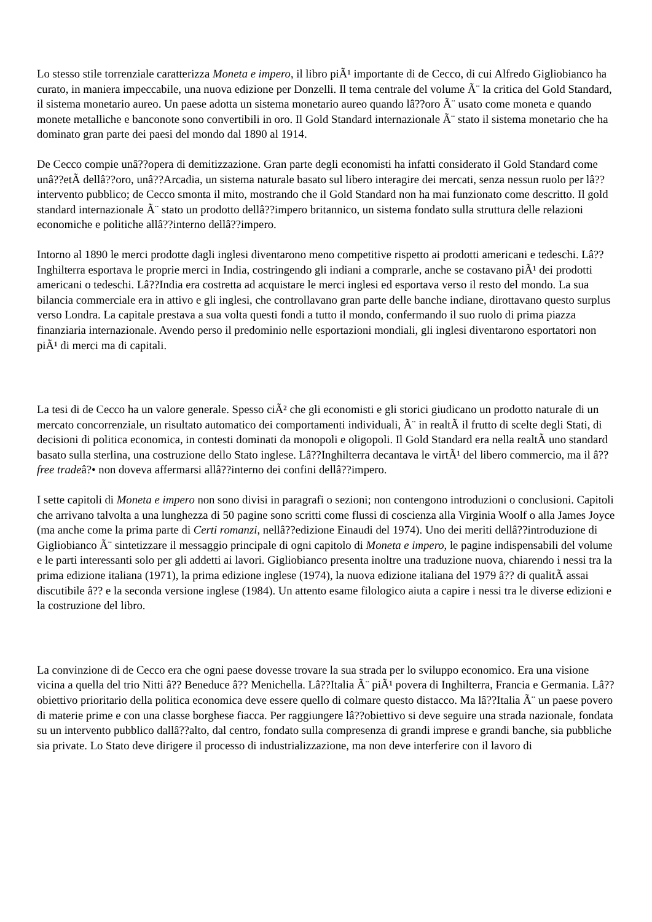Lo stesso stile torrenziale caratterizza Moneta e impero, il libro piÃ¹ importante di de Cecco, di cui Alfredo Gigliobianco ha curato, in maniera impeccabile, una nuova edizione per Donzelli. Il tema centrale del volume Ã¨ la critica del Gold Standard, il sistema monetario aureo. Un paese adotta un sistema monetario aureo quando lâ??oro Ã¨ usato come moneta e quando monete metalliche e banconote sono convertibili in oro. Il Gold Standard internazionale Ã¨ stato il sistema monetario che ha dominato gran parte dei paesi del mondo dal 1890 al 1914.
De Cecco compie unâ??opera di demitizzazione. Gran parte degli economisti ha infatti considerato il Gold Standard come unâ??etÃ dellâ??oro, unâ??Arcadia, un sistema naturale basato sul libero interagire dei mercati, senza nessun ruolo per lâ??intervento pubblico; de Cecco smonta il mito, mostrando che il Gold Standard non ha mai funzionato come descritto. Il gold standard internazionale Ã¨ stato un prodotto dellâ??impero britannico, un sistema fondato sulla struttura delle relazioni economiche e politiche allâ??interno dellâ??impero.
Intorno al 1890 le merci prodotte dagli inglesi diventarono meno competitive rispetto ai prodotti americani e tedeschi. Lâ??Inghilterra esportava le proprie merci in India, costringendo gli indiani a comprarle, anche se costavano piÃ¹ dei prodotti americani o tedeschi. Lâ??India era costretta ad acquistare le merci inglesi ed esportava verso il resto del mondo. La sua bilancia commerciale era in attivo e gli inglesi, che controllavano gran parte delle banche indiane, dirottavano questo surplus verso Londra. La capitale prestava a sua volta questi fondi a tutto il mondo, confermando il suo ruolo di prima piazza finanziaria internazionale. Avendo perso il predominio nelle esportazioni mondiali, gli inglesi diventarono esportatori non piÃ¹ di merci ma di capitali.
La tesi di de Cecco ha un valore generale. Spesso ciÃ² che gli economisti e gli storici giudicano un prodotto naturale di un mercato concorrenziale, un risultato automatico dei comportamenti individuali, Ã¨ in realtÃ il frutto di scelte degli Stati, di decisioni di politica economica, in contesti dominati da monopoli e oligopoli. Il Gold Standard era nella realtÃ uno standard basato sulla sterlina, una costruzione dello Stato inglese. Lâ??Inghilterra decantava le virtÃ¹ del libero commercio, ma il â??free tradeâ?• non doveva affermarsi allâ??interno dei confini dellâ??impero.
I sette capitoli di Moneta e impero non sono divisi in paragrafi o sezioni; non contengono introduzioni o conclusioni. Capitoli che arrivano talvolta a una lunghezza di 50 pagine sono scritti come flussi di coscienza alla Virginia Woolf o alla James Joyce (ma anche come la prima parte di Certi romanzi, nellâ??edizione Einaudi del 1974). Uno dei meriti dellâ??introduzione di Gigliobianco Ã¨ sintetizzare il messaggio principale di ogni capitolo di Moneta e impero, le pagine indispensabili del volume e le parti interessanti solo per gli addetti ai lavori. Gigliobianco presenta inoltre una traduzione nuova, chiarendo i nessi tra la prima edizione italiana (1971), la prima edizione inglese (1974), la nuova edizione italiana del 1979 â?? di qualitÃ assai discutibile â?? e la seconda versione inglese (1984). Un attento esame filologico aiuta a capire i nessi tra le diverse edizioni e la costruzione del libro.
La convinzione di de Cecco era che ogni paese dovesse trovare la sua strada per lo sviluppo economico. Era una visione vicina a quella del trio Nitti â?? Beneduce â?? Menichella. Lâ??Italia Ã¨ piÃ¹ povera di Inghilterra, Francia e Germania. Lâ??obiettivo prioritario della politica economica deve essere quello di colmare questo distacco. Ma lâ??Italia Ã¨ un paese povero di materie prime e con una classe borghese fiacca. Per raggiungere lâ??obiettivo si deve seguire una strada nazionale, fondata su un intervento pubblico dallâ??alto, dal centro, fondato sulla compresenza di grandi imprese e grandi banche, sia pubbliche sia private. Lo Stato deve dirigere il processo di industrializzazione, ma non deve interferire con il lavoro di